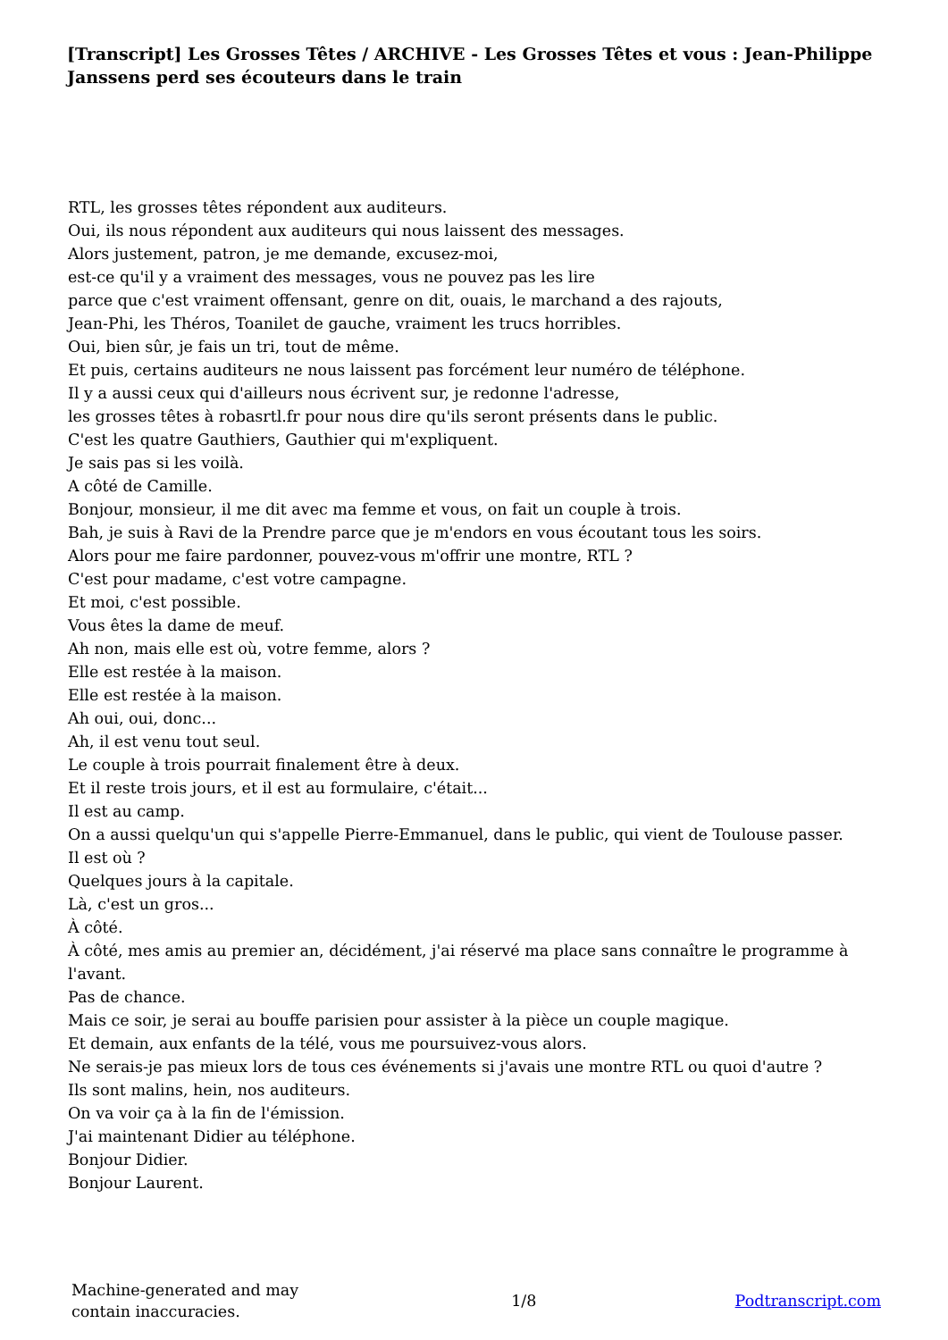[Transcript] Les Grosses Têtes / ARCHIVE - Les Grosses Têtes et vous : Jean-Philippe Janssens perd ses écouteurs dans le train
RTL, les grosses têtes répondent aux auditeurs.
Oui, ils nous répondent aux auditeurs qui nous laissent des messages.
Alors justement, patron, je me demande, excusez-moi,
est-ce qu'il y a vraiment des messages, vous ne pouvez pas les lire
parce que c'est vraiment offensant, genre on dit, ouais, le marchand a des rajouts,
Jean-Phi, les Théros, Toanilet de gauche, vraiment les trucs horribles.
Oui, bien sûr, je fais un tri, tout de même.
Et puis, certains auditeurs ne nous laissent pas forcément leur numéro de téléphone.
Il y a aussi ceux qui d'ailleurs nous écrivent sur, je redonne l'adresse,
les grosses têtes à robasrtl.fr pour nous dire qu'ils seront présents dans le public.
C'est les quatre Gauthiers, Gauthier qui m'expliquent.
Je sais pas si les voilà.
A côté de Camille.
Bonjour, monsieur, il me dit avec ma femme et vous, on fait un couple à trois.
Bah, je suis à Ravi de la Prendre parce que je m'endors en vous écoutant tous les soirs.
Alors pour me faire pardonner, pouvez-vous m'offrir une montre, RTL ?
C'est pour madame, c'est votre campagne.
Et moi, c'est possible.
Vous êtes la dame de meuf.
Ah non, mais elle est où, votre femme, alors ?
Elle est restée à la maison.
Elle est restée à la maison.
Ah oui, oui, donc...
Ah, il est venu tout seul.
Le couple à trois pourrait finalement être à deux.
Et il reste trois jours, et il est au formulaire, c'était...
Il est au camp.
On a aussi quelqu'un qui s'appelle Pierre-Emmanuel, dans le public, qui vient de Toulouse passer.
Il est où ?
Quelques jours à la capitale.
Là, c'est un gros...
À côté.
À côté, mes amis au premier an, décidément, j'ai réservé ma place sans connaître le programme à l'avant.
Pas de chance.
Mais ce soir, je serai au bouffe parisien pour assister à la pièce un couple magique.
Et demain, aux enfants de la télé, vous me poursuivez-vous alors.
Ne serais-je pas mieux lors de tous ces événements si j'avais une montre RTL ou quoi d'autre ?
Ils sont malins, hein, nos auditeurs.
On va voir ça à la fin de l'émission.
J'ai maintenant Didier au téléphone.
Bonjour Didier.
Bonjour Laurent.
Machine-generated and may contain inaccuracies.
1/8 Podtranscript.com